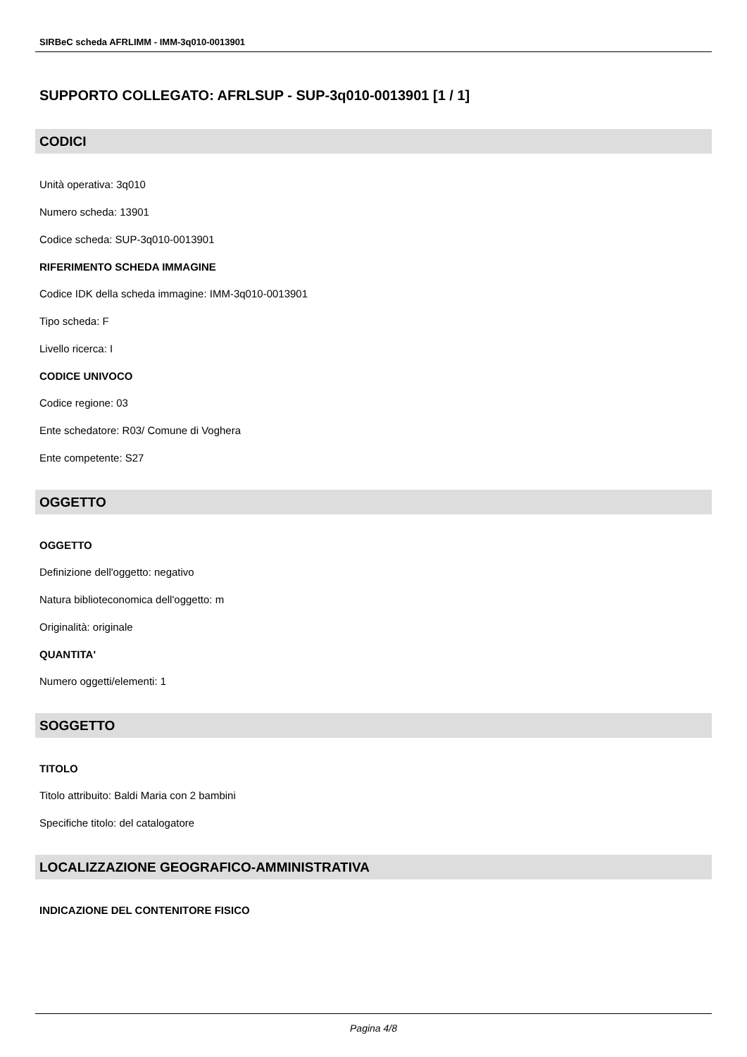SIRBeC scheda AFRLIMM - IMM-3q010-0013901
SUPPORTO COLLEGATO: AFRLSUP - SUP-3q010-0013901 [1 / 1]
CODICI
Unità operativa: 3q010
Numero scheda: 13901
Codice scheda: SUP-3q010-0013901
RIFERIMENTO SCHEDA IMMAGINE
Codice IDK della scheda immagine: IMM-3q010-0013901
Tipo scheda: F
Livello ricerca: I
CODICE UNIVOCO
Codice regione: 03
Ente schedatore: R03/ Comune di Voghera
Ente competente: S27
OGGETTO
OGGETTO
Definizione dell'oggetto: negativo
Natura biblioteconomica dell'oggetto: m
Originalità: originale
QUANTITA'
Numero oggetti/elementi: 1
SOGGETTO
TITOLO
Titolo attribuito: Baldi Maria con 2 bambini
Specifiche titolo: del catalogatore
LOCALIZZAZIONE GEOGRAFICO-AMMINISTRATIVA
INDICAZIONE DEL CONTENITORE FISICO
Pagina 4/8